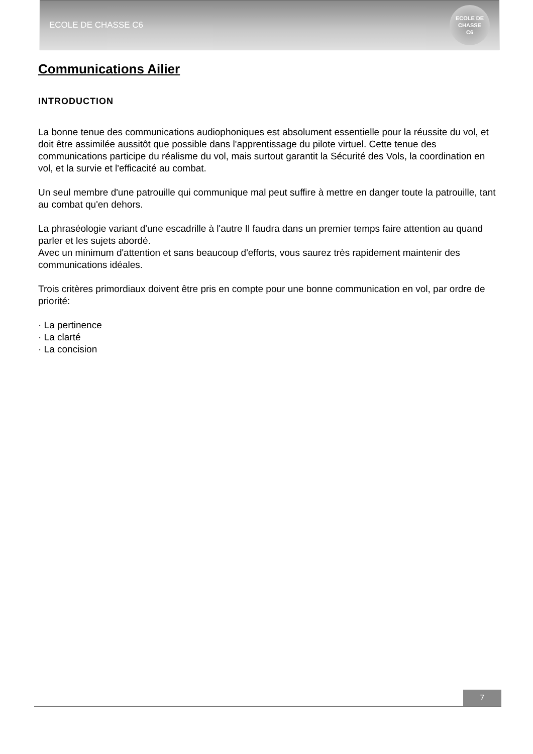ECOLE DE CHASSE C6
ECOLE DE CHASSE
C6
Communications Ailier
INTRODUCTION
La bonne tenue des communications audiophoniques est absolument essentielle pour la réussite du vol, et doit être assimilée aussitôt que possible dans l'apprentissage du pilote virtuel. Cette tenue des communications participe du réalisme du vol, mais surtout garantit la Sécurité des Vols, la coordination en vol, et la survie et l'efficacité au combat.
Un seul membre d'une patrouille qui communique mal peut suffire à mettre en danger toute la patrouille, tant au combat qu'en dehors.
La phraséologie variant d'une escadrille à l'autre Il faudra dans un premier temps faire attention au quand parler et les sujets abordé.
Avec un minimum d'attention et sans beaucoup d'efforts, vous saurez très rapidement maintenir des communications idéales.
Trois critères primordiaux doivent être pris en compte pour une bonne communication en vol, par ordre de priorité:
· La pertinence
· La clarté
· La concision
7